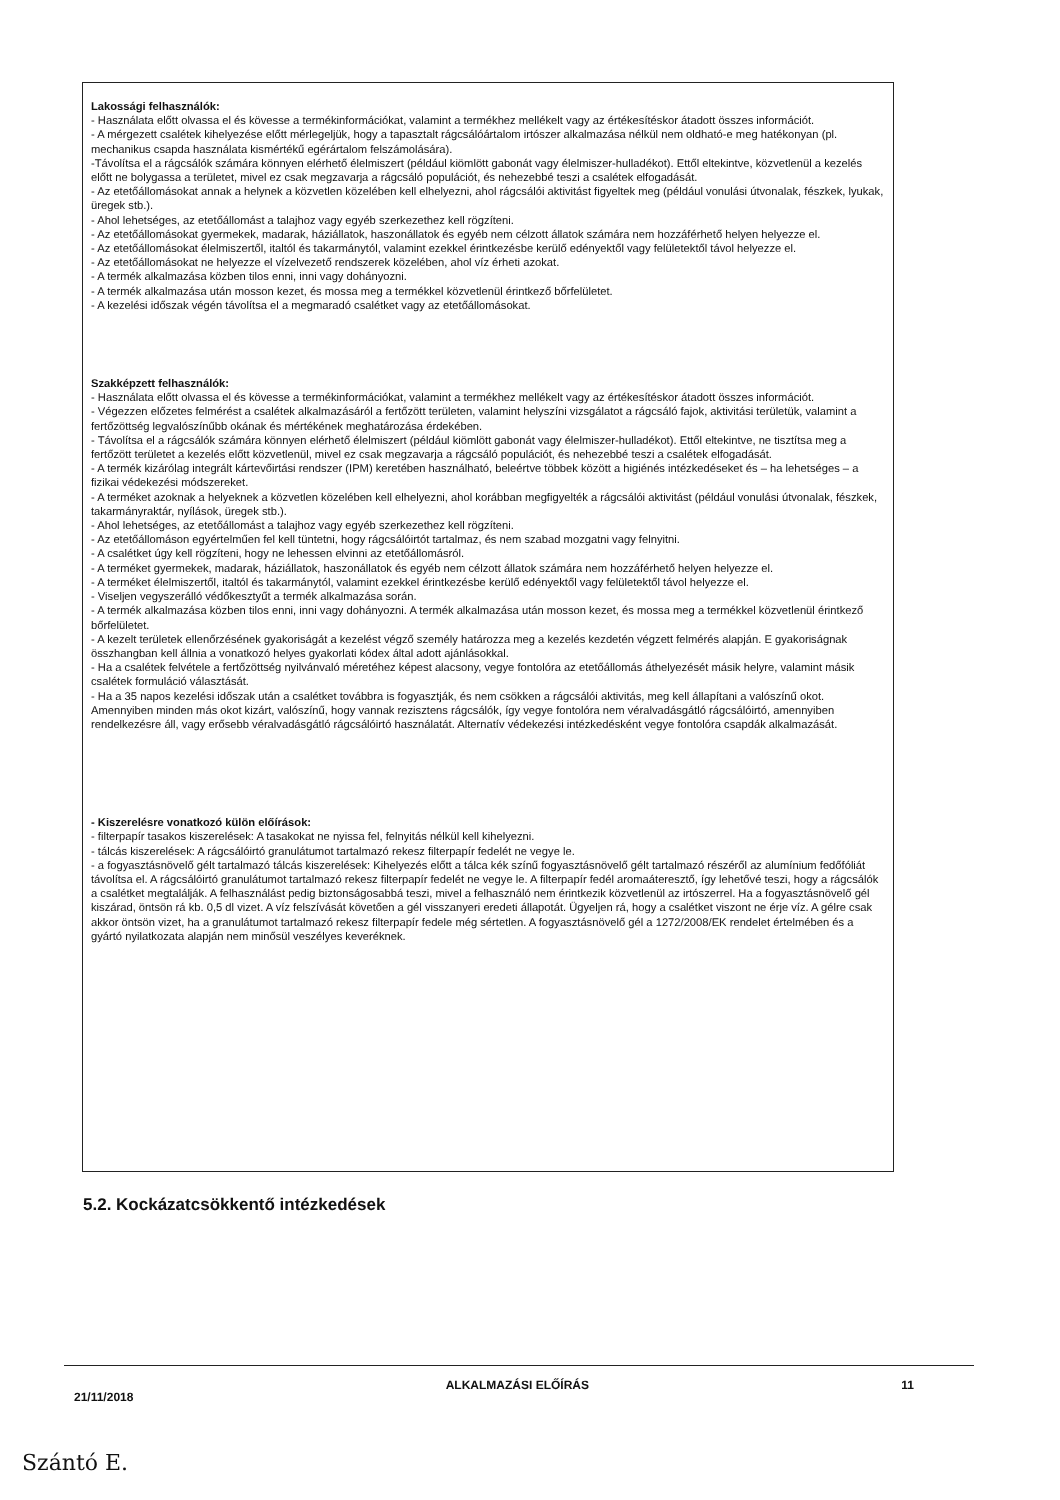Lakossági felhasználók:
- Használata előtt olvassa el és kövesse a termékinformációkat, valamint a termékhez mellékelt vagy az értékesítéskor átadott összes információt.
- A mérgezett csalétek kihelyezése előtt mérlegeljük, hogy a tapasztalt rágcsálóártalom irtószer alkalmazása nélkül nem oldható-e meg hatékonyan (pl. mechanikus csapda használata kismértékű egérártalom felszámolására).
-Távolítsa el a rágcsálók számára könnyen elérhető élelmiszert (például kiömlött gabonát vagy élelmiszer-hulladékot). Ettől eltekintve, közvetlenül a kezelés előtt ne bolygassa a területet, mivel ez csak megzavarja a rágcsáló populációt, és nehezebbé teszi a csalétek elfogadását.
- Az etetőállomásokat annak a helynek a közvetlen közelében kell elhelyezni, ahol rágcsálói aktivitást figyeltek meg (például vonulási útvonalak, fészkek, lyukak, üregek stb.).
- Ahol lehetséges, az etetőállomást a talajhoz vagy egyéb szerkezethez kell rögzíteni.
- Az etetőállomásokat gyermekek, madarak, háziállatok, haszonállatok és egyéb nem célzott állatok számára nem hozzáférhető helyen helyezze el.
- Az etetőállomásokat élelmiszertől, italtól és takarmánytól, valamint ezekkel érintkezésbe kerülő edényektől vagy felületektől távol helyezze el.
- Az etetőállomásokat ne helyezze el vízelvezető rendszerek közelében, ahol víz érheti azokat.
- A termék alkalmazása közben tilos enni, inni vagy dohányozni.
- A termék alkalmazása után mosson kezet, és mossa meg a termékkel közvetlenül érintkező bőrfelületet.
- A kezelési időszak végén távolítsa el a megmaradó csalétket vagy az etetőállomásokat.
Szakképzett felhasználók:
- Használata előtt olvassa el és kövesse a termékinformációkat, valamint a termékhez mellékelt vagy az értékesítéskor átadott összes információt.
- Végezzen előzetes felmérést a csalétek alkalmazásáról a fertőzött területen, valamint helyszíni vizsgálatot a rágcsáló fajok, aktivitási területük, valamint a fertőzöttség legvalószínűbb okának és mértékének meghatározása érdekében.
- Távolítsa el a rágcsálók számára könnyen elérhető élelmiszert (például kiömlött gabonát vagy élelmiszer-hulladékot). Ettől eltekintve, ne tisztítsa meg a fertőzött területet a kezelés előtt közvetlenül, mivel ez csak megzavarja a rágcsáló populációt, és nehezebbé teszi a csalétek elfogadását.
- A termék kizárólag integrált kártevőirtási rendszer (IPM) keretében használható, beleértve többek között a higiénés intézkedéseket és – ha lehetséges – a fizikai védekezési módszereket.
- A terméket azoknak a helyeknek a közvetlen közelében kell elhelyezni, ahol korábban megfigyelték a rágcsálói aktivitást (például vonulási útvonalak, fészkek, takarmányraktár, nyílások, üregek stb.).
- Ahol lehetséges, az etetőállomást a talajhoz vagy egyéb szerkezethez kell rögzíteni.
- Az etetőállomáson egyértelműen fel kell tüntetni, hogy rágcsálóirtót tartalmaz, és nem szabad mozgatni vagy felnyitni.
- A csalétket úgy kell rögzíteni, hogy ne lehessen elvinni az etetőállomásról.
- A terméket gyermekek, madarak, háziállatok, haszonállatok és egyéb nem célzott állatok számára nem hozzáférhető helyen helyezze el.
- A terméket élelmiszertől, italtól és takarmánytól, valamint ezekkel érintkezésbe kerülő edényektől vagy felületektől távol helyezze el.
- Viseljen vegyszerálló védőkesztyűt a termék alkalmazása során.
- A termék alkalmazása közben tilos enni, inni vagy dohányozni. A termék alkalmazása után mosson kezet, és mossa meg a termékkel közvetlenül érintkező bőrfelületet.
- A kezelt területek ellenőrzésének gyakoriságát a kezelést végző személy határozza meg a kezelés kezdetén végzett felmérés alapján. E gyakoriságnak összhangban kell állnia a vonatkozó helyes gyakorlati kódex által adott ajánlásokkal.
- Ha a csalétek felvétele a fertőzöttség nyilvánvaló méretéhez képest alacsony, vegye fontolóra az etetőállomás áthelyezését másik helyre, valamint másik csalétek formuláció választását.
- Ha a 35 napos kezelési időszak után a csalétket továbbra is fogyasztják, és nem csökken a rágcsálói aktivitás, meg kell állapítani a valószínű okot. Amennyiben minden más okot kizárt, valószínű, hogy vannak rezisztens rágcsálók, így vegye fontolóra nem véralvadásgátló rágcsálóirtó, amennyiben rendelkezésre áll, vagy erősebb véralvadásgátló rágcsálóirtó használatát. Alternatív védekezési intézkedésként vegye fontolóra csapdák alkalmazását.
- Kiszerelésre vonatkozó külön előírások:
- filterpapír tasakos kiszerelések: A tasakokat ne nyissa fel, felnyitás nélkül kell kihelyezni.
- tálcás kiszerelések: A rágcsálóirtó granulátumot tartalmazó rekesz filterpapír fedelét ne vegye le.
- a fogyasztásnövelő gélt tartalmazó tálcás kiszerelések: Kihelyezés előtt a tálca kék színű fogyasztásnövelő gélt tartalmazó részéről az alumínium fedőfóliát távolítsa el. A rágcsálóirtó granulátumot tartalmazó rekesz filterpapír fedelét ne vegye le. A filterpapír fedél aromaáteresztő, így lehetővé teszi, hogy a rágcsálók a csalétket megtalálják. A felhasználást pedig biztonságosabbá teszi, mivel a felhasználó nem érintkezik közvetlenül az irtószerrel. Ha a fogyasztásnövelő gél kiszárad, öntsön rá kb. 0,5 dl vizet. A víz felszívását követően a gél visszanyeri eredeti állapotát. Ügyeljen rá, hogy a csalétket viszont ne érje víz. A gélre csak akkor öntsön vizet, ha a granulátumot tartalmazó rekesz filterpapír fedele még sértetlen. A fogyasztásnövelő gél a 1272/2008/EK rendelet értelmében és a gyártó nyilatkozata alapján nem minősül veszélyes keveréknek.
5.2. Kockázatcsökkentő intézkedések
21/11/2018 ALKALMAZÁSI ELŐÍRÁS 11
Szántó E.